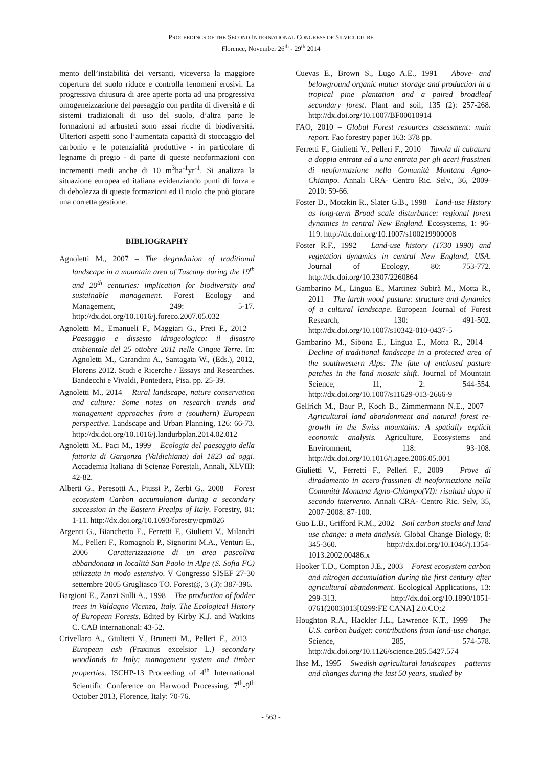PROCEEDINGS OF THE SECOND INTERNATIONAL CONGRESS OF SILVICULTURE
Florence, November 26<sup>th</sup> - 29<sup>th</sup> 2014
mento dell’instabilità dei versanti, viceversa la maggiore copertura del suolo riduce e controlla fenomeni erosivi. La progressiva chiusura di aree aperte porta ad una progressiva omogeneizzazione del paesaggio con perdita di diversità e di sistemi tradizionali di uso del suolo, d’altra parte le formazioni ad arbusteti sono assai ricche di biodiversità. Ulteriori aspetti sono l’aumentata capacità di stoccaggio del carbonio e le potenzialità produttive - in particolare di legname di pregio - di parte di queste neoformazioni con incrementi medi anche di 10 m<sup>3</sup>ha<sup>-1</sup>yr<sup>-1</sup>. Si analizza la situazione europea ed italiana evidenziando punti di forza e di debolezza di queste formazioni ed il ruolo che può giocare una corretta gestione.
BIBLIOGRAPHY
Agnoletti M., 2007 – The degradation of traditional landscape in a mountain area of Tuscany during the 19<sup>th</sup> and 20<sup>th</sup> centuries: implication for biodiversity and sustainable management. Forest Ecology and Management, 249: 5-17. http://dx.doi.org/10.1016/j.foreco.2007.05.032
Agnoletti M., Emanueli F., Maggiari G., Preti F., 2012 – Paesaggio e dissesto idrogeologico: il disastro ambientale del 25 ottobre 2011 nelle Cinque Terre. In: Agnoletti M., Carandini A., Santagata W., (Eds.), 2012, Florens 2012. Studi e Ricerche / Essays and Researches. Bandecchi e Vivaldi, Pontedera, Pisa. pp. 25-39.
Agnoletti M., 2014 – Rural landscape, nature conservation and culture: Some notes on research trends and management approaches from a (southern) European perspective. Landscape and Urban Planning, 126: 66-73. http://dx.doi.org/10.1016/j.landurbplan.2014.02.012
Agnoletti M., Paci M., 1999 – Ecologia del paesaggio della fattoria di Gargonza (Valdichiana) dal 1823 ad oggi. Accademia Italiana di Scienze Forestali, Annali, XLVIII: 42-82.
Alberti G., Peresotti A., Piussi P., Zerbi G., 2008 – Forest ecosystem Carbon accumulation during a secondary succession in the Eastern Prealps of Italy. Forestry, 81: 1-11. http://dx.doi.org/10.1093/forestry/cpm026
Argenti G., Bianchetto E., Ferretti F., Giulietti V., Milandri M., Pelleri F., Romagnoli P., Signorini M.A., Venturi E., 2006 – Caratterizzazione di un area pascoliva abbandonata in località San Paolo in Alpe (S. Sofia FC) utilizzata in modo estensivo. V Congresso SISEF 27-30 settembre 2005 Grugliasco TO. Forest@, 3 (3): 387-396.
Bargioni E., Zanzi Sulli A., 1998 – The production of fodder trees in Valdagno Vicenza, Italy. The Ecological History of European Forests. Edited by Kirby K.J. and Watkins C. CAB international: 43-52.
Crivellaro A., Giulietti V., Brunetti M., Pelleri F., 2013 – European ash (Fraxinus excelsior L.) secondary woodlands in Italy: management system and timber properties. ISCHP-13 Proceeding of 4<sup>th</sup> International Scientific Conference on Harwood Processing, 7<sup>th</sup>-9<sup>th</sup> October 2013, Florence, Italy: 70-76.
Cuevas E., Brown S., Lugo A.E., 1991 – Above- and belowground organic matter storage and production in a tropical pine plantation and a paired broadleaf secondary forest. Plant and soil, 135 (2): 257-268. http://dx.doi.org/10.1007/BF00010914
FAO, 2010 – Global Forest resources assessment: main report. Fao forestry paper 163: 378 pp.
Ferretti F., Giulietti V., Pelleri F., 2010 – Tavola di cubatura a doppia entrata ed a una entrata per gli aceri frassineti di neoformazione nella Comunità Montana Agno-Chiampo. Annali CRA- Centro Ric. Selv., 36, 2009-2010: 59-66.
Foster D., Motzkin R., Slater G.B., 1998 – Land-use History as long-term Broad scale disturbance: regional forest dynamics in central New England. Ecosystems, 1: 96-119. http://dx.doi.org/10.1007/s100219900008
Foster R.F., 1992 – Land-use history (1730–1990) and vegetation dynamics in central New England, USA. Journal of Ecology, 80: 753-772. http://dx.doi.org/10.2307/2260864
Gambarino M., Lingua E., Martinez Subirà M., Motta R., 2011 – The larch wood pasture: structure and dynamics of a cultural landscape. European Journal of Forest Research, 130: 491-502. http://dx.doi.org/10.1007/s10342-010-0437-5
Gambarino M., Sibona E., Lingua E., Motta R., 2014 – Decline of traditional landscape in a protected area of the southwestern Alps: The fate of enclosed pasture patches in the land mosaic shift. Journal of Mountain Science, 11, 2: 544-554. http://dx.doi.org/10.1007/s11629-013-2666-9
Gellrich M., Baur P., Koch B., Zimmermann N.E., 2007 – Agricultural land abandonment and natural forest re-growth in the Swiss mountains: A spatially explicit economic analysis. Agriculture, Ecosystems and Environment, 118: 93-108. http://dx.doi.org/10.1016/j.agee.2006.05.001
Giulietti V., Ferretti F., Pelleri F., 2009 – Prove di diradamento in acero-frassineti di neoformazione nella Comunità Montana Agno-Chiampo(VI): risultati dopo il secondo intervento. Annali CRA- Centro Ric. Selv, 35, 2007-2008: 87-100.
Guo L.B., Grifford R.M., 2002 – Soil carbon stocks and land use change: a meta analysis. Global Change Biology, 8: 345-360. http://dx.doi.org/10.1046/j.1354-1013.2002.00486.x
Hooker T.D., Compton J.E., 2003 – Forest ecosystem carbon and nitrogen accumulation during the first century after agricultural abandonment. Ecological Applications, 13: 299-313. http://dx.doi.org/10.1890/1051-0761(2003)013[0299:FE CANA] 2.0.CO;2
Houghton R.A., Hackler J.L., Lawrence K.T., 1999 – The U.S. carbon budget: contributions from land-use change. Science, 285, 574-578. http://dx.doi.org/10.1126/science.285.5427.574
Ihse M., 1995 – Swedish agricultural landscapes – patterns and changes during the last 50 years, studied by
- 563 -